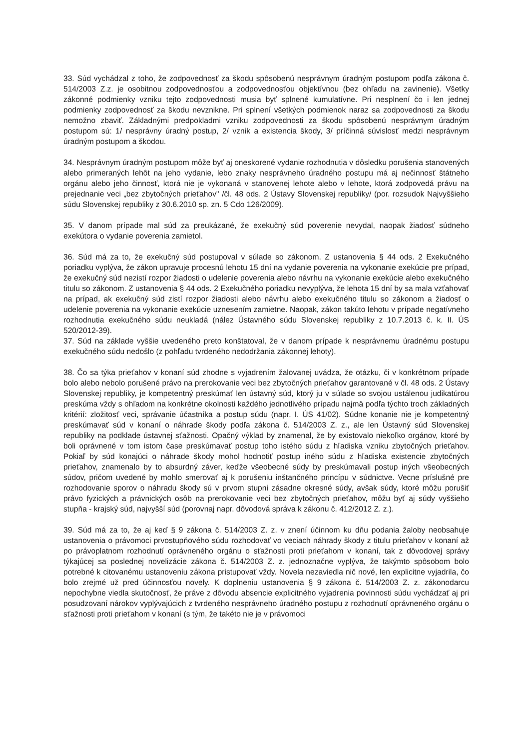33. Súd vychádzal z toho, že zodpovednosť za škodu spôsobenú nesprávnym úradným postupom podľa zákona č. 514/2003 Z.z. je osobitnou zodpovednosťou a zodpovednosťou objektívnou (bez ohľadu na zavinenie). Všetky zákonné podmienky vzniku tejto zodpovednosti musia byť splnené kumulatívne. Pri nesplnení čo i len jednej podmienky zodpovednosť za škodu nevznikne. Pri splnení všetkých podmienok naraz sa zodpovednosti za škodu nemožno zbaviť. Základnými predpokladmi vzniku zodpovednosti za škodu spôsobenú nesprávnym úradným postupom sú: 1/ nesprávny úradný postup, 2/ vznik a existencia škody, 3/ príčinná súvislosť medzi nesprávnym úradným postupom a škodou.
34. Nesprávnym úradným postupom môže byť aj oneskorené vydanie rozhodnutia v dôsledku porušenia stanovených alebo primeraných lehôt na jeho vydanie, lebo znaky nesprávneho úradného postupu má aj nečinnosť štátneho orgánu alebo jeho činnosť, ktorá nie je vykonaná v stanovenej lehote alebo v lehote, ktorá zodpovedá právu na prejednanie veci „bez zbytočných prieťahov" /čl. 48 ods. 2 Ústavy Slovenskej republiky/ (por. rozsudok Najvyššieho súdu Slovenskej republiky z 30.6.2010 sp. zn. 5 Cdo 126/2009).
35. V danom prípade mal súd za preukázané, že exekučný súd poverenie nevydal, naopak žiadosť súdneho exekútora o vydanie poverenia zamietol.
36. Súd má za to, že exekučný súd postupoval v súlade so zákonom. Z ustanovenia § 44 ods. 2 Exekučného poriadku vyplýva, že zákon upravuje procesnú lehotu 15 dní na vydanie poverenia na vykonanie exekúcie pre prípad, že exekučný súd nezistí rozpor žiadosti o udelenie poverenia alebo návrhu na vykonanie exekúcie alebo exekučného titulu so zákonom. Z ustanovenia § 44 ods. 2 Exekučného poriadku nevyplýva, že lehota 15 dní by sa mala vzťahovať na prípad, ak exekučný súd zistí rozpor žiadosti alebo návrhu alebo exekučného titulu so zákonom a žiadosť o udelenie poverenia na vykonanie exekúcie uznesením zamietne. Naopak, zákon takúto lehotu v prípade negatívneho rozhodnutia exekučného súdu neukladá (nález Ústavného súdu Slovenskej republiky z 10.7.2013 č. k. II. ÚS 520/2012-39).
37. Súd na základe vyššie uvedeného preto konštatoval, že v danom prípade k nesprávnemu úradnému postupu exekučného súdu nedošlo (z pohľadu tvrdeného nedodržania zákonnej lehoty).
38. Čo sa týka prieťahov v konaní súd zhodne s vyjadrením žalovanej uvádza, že otázku, či v konkrétnom prípade bolo alebo nebolo porušené právo na prerokovanie veci bez zbytočných prieťahov garantované v čl. 48 ods. 2 Ústavy Slovenskej republiky, je kompetentný preskúmať len ústavný súd, ktorý ju v súlade so svojou ustálenou judikatúrou preskúma vždy s ohľadom na konkrétne okolnosti každého jednotlivého prípadu najmä podľa týchto troch základných kritérií: zložitosť veci, správanie účastníka a postup súdu (napr. I. ÚS 41/02). Súdne konanie nie je kompetentný preskúmavať súd v konaní o náhrade škody podľa zákona č. 514/2003 Z. z., ale len Ústavný súd Slovenskej republiky na podklade ústavnej sťažnosti. Opačný výklad by znamenal, že by existovalo niekoľko orgánov, ktoré by boli oprávnené v tom istom čase preskúmavať postup toho istého súdu z hľadiska vzniku zbytočných prieťahov. Pokiaľ by súd konajúci o náhrade škody mohol hodnotiť postup iného súdu z hľadiska existencie zbytočných prieťahov, znamenalo by to absurdný záver, keďže všeobecné súdy by preskúmavali postup iných všeobecných súdov, pričom uvedené by mohlo smerovať aj k porušeniu inštančného princípu v súdnictve. Vecne príslušné pre rozhodovanie sporov o náhradu škody sú v prvom stupni zásadne okresné súdy, avšak súdy, ktoré môžu porušiť právo fyzických a právnických osôb na prerokovanie veci bez zbytočných prieťahov, môžu byť aj súdy vyššieho stupňa - krajský súd, najvyšší súd (porovnaj napr. dôvodová správa k zákonu č. 412/2012 Z. z.).
39. Súd má za to, že aj keď § 9 zákona č. 514/2003 Z. z. v znení účinnom ku dňu podania žaloby neobsahuje ustanovenia o právomoci prvostupňového súdu rozhodovať vo veciach náhrady škody z titulu prieťahov v konaní až po právoplatnom rozhodnutí oprávneného orgánu o sťažnosti proti prieťahom v konaní, tak z dôvodovej správy týkajúcej sa poslednej novelizácie zákona č. 514/2003 Z. z. jednoznačne vyplýva, že takýmto spôsobom bolo potrebné k citovanému ustanoveniu zákona pristupovať vždy. Novela nezaviedla nič nové, len explicitne vyjadrila, čo bolo zrejmé už pred účinnosťou novely. K doplneniu ustanovenia § 9 zákona č. 514/2003 Z. z. zákonodarcu nepochybne viedla skutočnosť, že práve z dôvodu absencie explicitného vyjadrenia povinnosti súdu vychádzať aj pri posudzovaní nárokov vyplývajúcich z tvrdeného nesprávneho úradného postupu z rozhodnutí oprávneného orgánu o sťažnosti proti prieťahom v konaní (s tým, že takéto nie je v právomoci